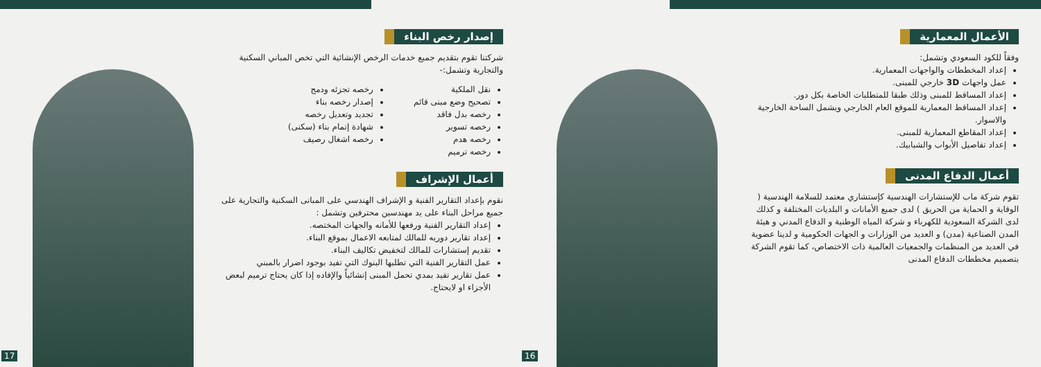17
إصدار رخص البناء
شركتنا تقوم بتقديم جميع خدمات الرخص الإنشائية التي تخص المباني السكنية والتجارية وتشمل:-
نقل الملكية
تصحيح وضع مبنى قائم
رخصه بدل فاقد
رخصه تسوير
رخصه هدم
رخصه ترميم
رخصه تجزئه ودمج
إصدار رخصه بناء
تجديد وتعديل رخصه
شهادة إتمام بناء (سكنى)
رخصه اشغال رصيف
أعمال الإشراف
نقوم بإعداد التقارير الفنية و الإشراف الهندسي على المبانى السكنية والتجارية على جميع مراحل البناء على يد مهندسين محترفين وتشمل :
إعداد التقارير الفنية ورفعها للأمانه والجهات المختصه.
إعداد تقارير دوريه للمالك لمتابعه الاعمال بموقع البناء.
تقديم إستشارات للمالك لتخفيض تكاليف البناء.
عمل التقارير الفنية التي تطلبها البنوك التي تفيد بوجود اضرار بالمبني
عمل تقارير تفيد بمدي تحمل المبنى إنشائياً والإفاده إذا كان يحتاج ترميم لبعض الأجزاء او لايحتاج.
16
الأعمال المعمارية
وفقاً للكود السعودي وتشمل:
إعداد المخططات والواجهات المعمارية.
عمل واجهات 3D خارجي للمبنى.
إعداد المساقط للمبنى وذلك طبقا للمتطلبات الخاصة بكل دور.
إعداد المساقط المعمارية للموقع العام الخارجي ويشمل الساحة الخارجية والاسوار.
إعداد المقاطع المعمارية للمبنى.
إعداد تفاصيل الأبواب والشبابيك.
أعمال الدفاع المدنى
تقوم شركة ماب للإستشارات الهندسية كإستشاري معتمد للسلامة الهندسية ( الوقاية و الحماية من الحريق ) لدى جميع الأمانات و البلديات المختلفة و كذلك لدى الشركة السعودية للكهرباء و شركة المياه الوطنية و الدفاع المدني و هيئة المدن الصناعية (مدن) و العديد من الوزارات و الجهات الحكومية و لدينا عضوية في العديد من المنظمات والجمعيات العالمية ذات الاختصاص، كما تقوم الشركة بتصميم مخططات الدفاع المدنى